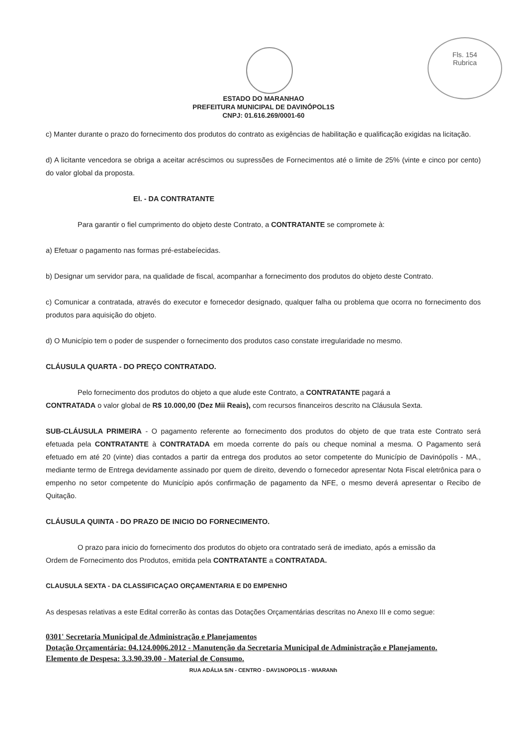Fls. 154
Rubrica
ESTADO DO MARANHAO
PREFEITURA MUNICIPAL DE DAVINÓPOL1S
CNPJ: 01.616.269/0001-60
c) Manter durante o prazo do fornecimento dos produtos do contrato as exigências de habilitação e qualificação exigidas na licitação.
d) A licitante vencedora se obriga a aceitar acréscimos ou supressões de Fornecimentos até o limite de 25% (vinte e cinco por cento) do valor global da proposta.
El. - DA CONTRATANTE
Para garantir o fiel cumprimento do objeto deste Contrato, a CONTRATANTE se compromete à:
a) Efetuar o pagamento nas formas pré-estabeíecidas.
b) Designar um servidor para, na qualidade de fiscal, acompanhar a fornecimento dos produtos do objeto deste Contrato.
c) Comunicar a contratada, através do executor e fornecedor designado, qualquer falha ou problema que ocorra no fornecimento dos produtos para aquisição do objeto.
d) O Município tem o poder de suspender o fornecimento dos produtos caso constate irregularidade no mesmo.
CLÁUSULA QUARTA - DO PREÇO CONTRATADO.
Pelo fornecimento dos produtos do objeto a que alude este Contrato, a CONTRATANTE pagará a
CONTRATADA o valor global de R$ 10.000,00 (Dez Mii Reais), com recursos financeiros descrito na Cláusula Sexta.
SUB-CLÁUSULA PRIMEIRA - O pagamento referente ao fornecimento dos produtos do objeto de que trata este Contrato será efetuada pela CONTRATANTE à CONTRATADA em moeda corrente do país ou cheque nominal a mesma. O Pagamento será efetuado em até 20 (vinte) dias contados a partir da entrega dos produtos ao setor competente do Município de Davinópolís - MA., mediante termo de Entrega devidamente assinado por quem de direito, devendo o fornecedor apresentar Nota Fiscal eletrônica para o empenho no setor competente do Município após confirmação de pagamento da NFE, o mesmo deverá apresentar o Recibo de Quitação.
CLÁUSULA QUINTA - DO PRAZO DE INICIO DO FORNECIMENTO.
O prazo para inicio do fornecimento dos produtos do objeto ora contratado será de imediato, após a emissão da
Ordem de Fornecimento dos Produtos, emitida pela CONTRATANTE a CONTRATADA.
CLAUSULA SEXTA - DA CLASSIFICAÇAO ORÇAMENTARIA E D0 EMPENHO
As despesas relativas a este Edital correrão às contas das Dotações Orçamentárias descritas no Anexo III e como segue:
0301' Secretaria Municipal de Administração e Planejamentos
Dotação Orçamentária: 04.124.0006.2012 - Manutenção da Secretaria Municipal de Administração e Planejamento.
Elemento de Despesa: 3.3.90.39.00 - Material de Consumo.
RUA ADÁLIA S/N - CENTRO - DAV1NOPOL1S - WIARANh